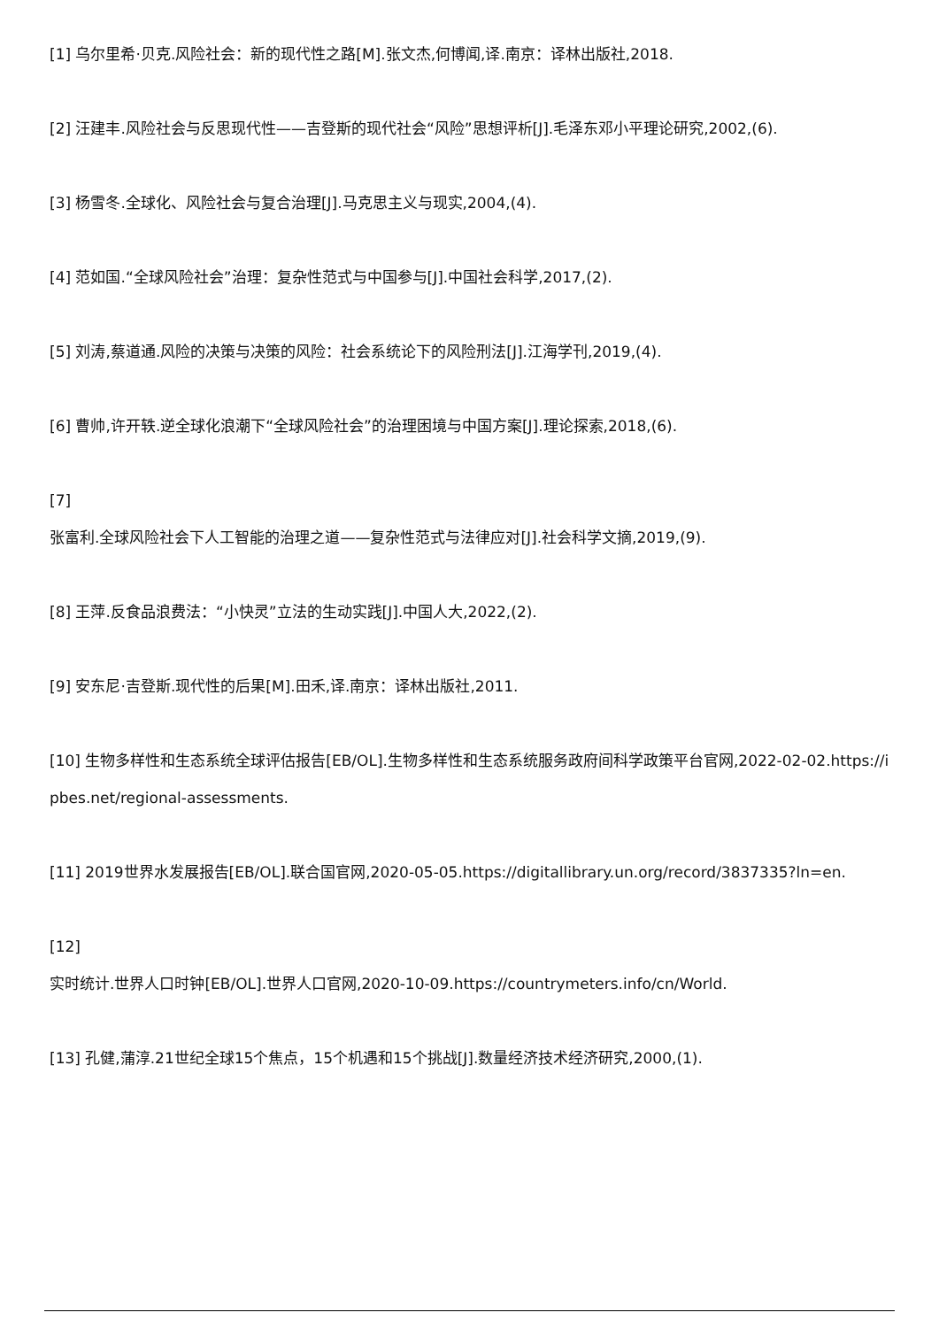[1] 乌尔里希·贝克.风险社会：新的现代性之路[M].张文杰,何博闻,译.南京：译林出版社,2018.
[2] 汪建丰.风险社会与反思现代性——吉登斯的现代社会“风险”思想评析[J].毛泽东邓小平理论研究,2002,(6).
[3] 杨雪冬.全球化、风险社会与复合治理[J].马克思主义与现实,2004,(4).
[4] 范如国.“全球风险社会”治理：复杂性范式与中国参与[J].中国社会科学,2017,(2).
[5] 刘涛,蔡道通.风险的决策与决策的风险：社会系统论下的风险刑法[J].江海学刊,2019,(4).
[6] 曹帅,许开轶.逆全球化浪潮下“全球风险社会”的治理困境与中国方案[J].理论探索,2018,(6).
[7]
张富利.全球风险社会下人工智能的治理之道——复杂性范式与法律应对[J].社会科学文摘,2019,(9).
[8] 王萍.反食品浪费法：“小快灵”立法的生动实践[J].中国人大,2022,(2).
[9] 安东尼·吉登斯.现代性的后果[M].田禾,译.南京：译林出版社,2011.
[10] 生物多样性和生态系统全球评估报告[EB/OL].生物多样性和生态系统服务政府间科学政策平台官网,2022-02-02.https://ipbes.net/regional-assessments.
[11] 2019世界水发展报告[EB/OL].联合国官网,2020-05-05.https://digitallibrary.un.org/record/3837335?ln=en.
[12]
实时统计.世界人口时钟[EB/OL].世界人口官网,2020-10-09.https://countrymeters.info/cn/World.
[13] 孔健,蒲淳.21世纪全球15个焦点，15个机遇和15个挑战[J].数量经济技术经济研究,2000,(1).